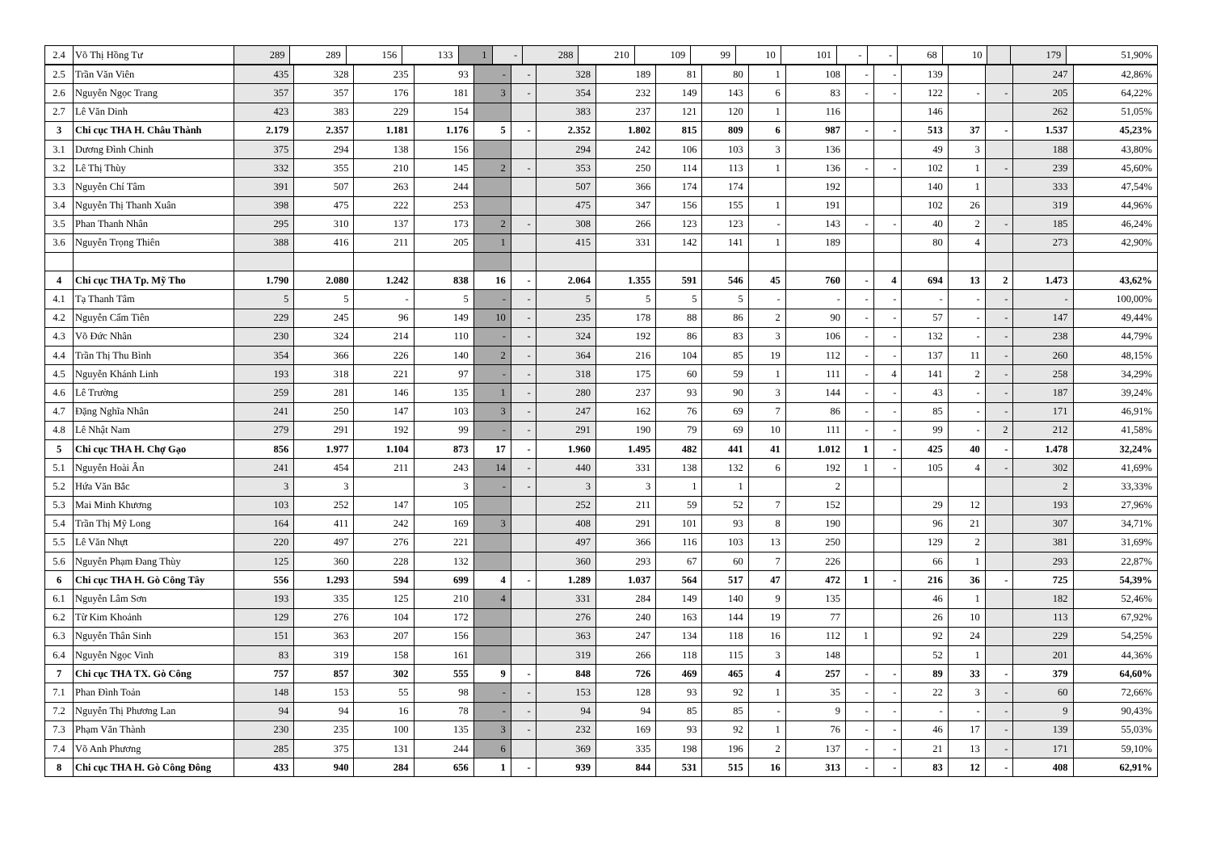| 2.4 | Võ Thị Hồng Tư | 289 | 289 | 156 | 133 | 1 | - | 288 | 210 | 109 | 99 | 10 | 101 | - | - | 68 | 10 | | 179 | 51,90% |
| 2.5 | Trần Văn Viên | 435 | 328 | 235 | 93 | - | - | 328 | 189 | 81 | 80 | 1 | 108 | - | - | 139 | | | 247 | 42,86% |
| 2.6 | Nguyễn Ngọc Trang | 357 | 357 | 176 | 181 | 3 | - | 354 | 232 | 149 | 143 | 6 | 83 | - | - | 122 | - | - | 205 | 64,22% |
| 2.7 | Lê Văn Dinh | 423 | 383 | 229 | 154 | | | 383 | 237 | 121 | 120 | 1 | 116 | | | 146 | | | 262 | 51,05% |
| 3 | Chi cục THA H. Châu Thành | 2.179 | 2.357 | 1.181 | 1.176 | 5 | - | 2.352 | 1.802 | 815 | 809 | 6 | 987 | - | - | 513 | 37 | - | 1.537 | 45,23% |
| 3.1 | Dương Đình Chinh | 375 | 294 | 138 | 156 | | | 294 | 242 | 106 | 103 | 3 | 136 | | | 49 | 3 | | 188 | 43,80% |
| 3.2 | Lê Thị Thùy | 332 | 355 | 210 | 145 | 2 | - | 353 | 250 | 114 | 113 | 1 | 136 | - | - | 102 | 1 | - | 239 | 45,60% |
| 3.3 | Nguyễn Chí Tâm | 391 | 507 | 263 | 244 | | | 507 | 366 | 174 | 174 | | 192 | | | 140 | 1 | | 333 | 47,54% |
| 3.4 | Nguyễn Thị Thanh Xuân | 398 | 475 | 222 | 253 | | | 475 | 347 | 156 | 155 | 1 | 191 | | | 102 | 26 | | 319 | 44,96% |
| 3.5 | Phan Thanh Nhân | 295 | 310 | 137 | 173 | 2 | - | 308 | 266 | 123 | 123 | - | 143 | - | - | 40 | 2 | - | 185 | 46,24% |
| 3.6 | Nguyễn Trọng Thiên | 388 | 416 | 211 | 205 | 1 | | 415 | 331 | 142 | 141 | 1 | 189 | | | 80 | 4 | | 273 | 42,90% |
| 4 | Chi cục THA Tp. Mỹ Tho | 1.790 | 2.080 | 1.242 | 838 | 16 | - | 2.064 | 1.355 | 591 | 546 | 45 | 760 | - | 4 | 694 | 13 | 2 | 1.473 | 43,62% |
| 4.1 | Tạ Thanh Tâm | 5 | 5 | - | 5 | - | - | 5 | 5 | 5 | 5 | - | - | - | - | - | - | - | - | 100,00% |
| 4.2 | Nguyễn Cẩm Tiên | 229 | 245 | 96 | 149 | 10 | - | 235 | 178 | 88 | 86 | 2 | 90 | - | - | 57 | - | - | 147 | 49,44% |
| 4.3 | Võ Đức Nhân | 230 | 324 | 214 | 110 | - | - | 324 | 192 | 86 | 83 | 3 | 106 | - | - | 132 | - | - | 238 | 44,79% |
| 4.4 | Trần Thị Thu Bình | 354 | 366 | 226 | 140 | 2 | - | 364 | 216 | 104 | 85 | 19 | 112 | - | - | 137 | 11 | - | 260 | 48,15% |
| 4.5 | Nguyễn Khánh Linh | 193 | 318 | 221 | 97 | - | - | 318 | 175 | 60 | 59 | 1 | 111 | - | 4 | 141 | 2 | - | 258 | 34,29% |
| 4.6 | Lê Trường | 259 | 281 | 146 | 135 | 1 | - | 280 | 237 | 93 | 90 | 3 | 144 | - | - | 43 | - | - | 187 | 39,24% |
| 4.7 | Đặng Nghĩa Nhân | 241 | 250 | 147 | 103 | 3 | - | 247 | 162 | 76 | 69 | 7 | 86 | - | - | 85 | - | - | 171 | 46,91% |
| 4.8 | Lê Nhật Nam | 279 | 291 | 192 | 99 | - | - | 291 | 190 | 79 | 69 | 10 | 111 | - | - | 99 | - | 2 | 212 | 41,58% |
| 5 | Chi cục THA H. Chợ Gạo | 856 | 1.977 | 1.104 | 873 | 17 | - | 1.960 | 1.495 | 482 | 441 | 41 | 1.012 | 1 | - | 425 | 40 | - | 1.478 | 32,24% |
| 5.1 | Nguyễn Hoài Ân | 241 | 454 | 211 | 243 | 14 | - | 440 | 331 | 138 | 132 | 6 | 192 | 1 | - | 105 | 4 | - | 302 | 41,69% |
| 5.2 | Hứa Văn Bắc | 3 | 3 | | 3 | - | - | 3 | 3 | 1 | 1 | | 2 | | | | | | 2 | 33,33% |
| 5.3 | Mai Minh Khương | 103 | 252 | 147 | 105 | | | 252 | 211 | 59 | 52 | 7 | 152 | | | 29 | 12 | | 193 | 27,96% |
| 5.4 | Trần Thị Mỹ Long | 164 | 411 | 242 | 169 | 3 | | 408 | 291 | 101 | 93 | 8 | 190 | | | 96 | 21 | | 307 | 34,71% |
| 5.5 | Lê Văn Nhựt | 220 | 497 | 276 | 221 | | | 497 | 366 | 116 | 103 | 13 | 250 | | | 129 | 2 | | 381 | 31,69% |
| 5.6 | Nguyễn Phạm Đang Thùy | 125 | 360 | 228 | 132 | | | 360 | 293 | 67 | 60 | 7 | 226 | | | 66 | 1 | | 293 | 22,87% |
| 6 | Chi cục THA H. Gò Công Tây | 556 | 1.293 | 594 | 699 | 4 | - | 1.289 | 1.037 | 564 | 517 | 47 | 472 | 1 | - | 216 | 36 | - | 725 | 54,39% |
| 6.1 | Nguyễn Lâm Sơn | 193 | 335 | 125 | 210 | 4 | | 331 | 284 | 149 | 140 | 9 | 135 | | | 46 | 1 | | 182 | 52,46% |
| 6.2 | Từ Kim Khoảnh | 129 | 276 | 104 | 172 | | | 276 | 240 | 163 | 144 | 19 | 77 | | | 26 | 10 | | 113 | 67,92% |
| 6.3 | Nguyễn Thân Sinh | 151 | 363 | 207 | 156 | | | 363 | 247 | 134 | 118 | 16 | 112 | 1 | | 92 | 24 | | 229 | 54,25% |
| 6.4 | Nguyễn Ngọc Vinh | 83 | 319 | 158 | 161 | | | 319 | 266 | 118 | 115 | 3 | 148 | | | 52 | 1 | | 201 | 44,36% |
| 7 | Chi cục THA TX. Gò Công | 757 | 857 | 302 | 555 | 9 | - | 848 | 726 | 469 | 465 | 4 | 257 | - | - | 89 | 33 | - | 379 | 64,60% |
| 7.1 | Phan Đình Toản | 148 | 153 | 55 | 98 | - | - | 153 | 128 | 93 | 92 | 1 | 35 | - | - | 22 | 3 | - | 60 | 72,66% |
| 7.2 | Nguyễn Thị Phương Lan | 94 | 94 | 16 | 78 | - | - | 94 | 94 | 85 | 85 | - | 9 | - | - | - | - | - | 9 | 90,43% |
| 7.3 | Phạm Văn Thành | 230 | 235 | 100 | 135 | 3 | - | 232 | 169 | 93 | 92 | 1 | 76 | - | - | 46 | 17 | - | 139 | 55,03% |
| 7.4 | Võ Anh Phương | 285 | 375 | 131 | 244 | 6 | | 369 | 335 | 198 | 196 | 2 | 137 | - | - | 21 | 13 | - | 171 | 59,10% |
| 8 | Chi cục THA H. Gò Công Đông | 433 | 940 | 284 | 656 | 1 | - | 939 | 844 | 531 | 515 | 16 | 313 | - | - | 83 | 12 | - | 408 | 62,91% |